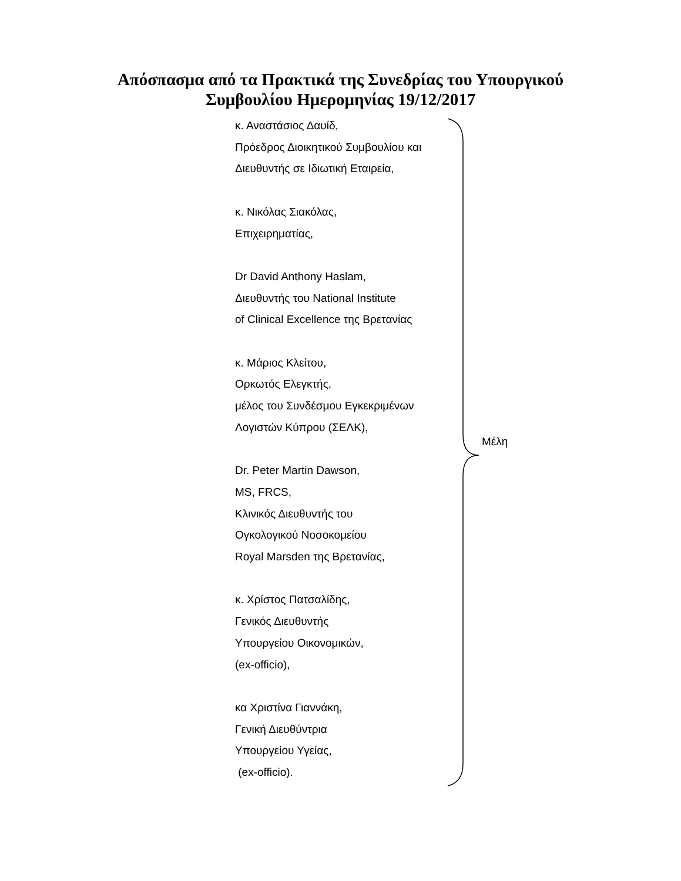Απόσπασμα από τα Πρακτικά της Συνεδρίας του Υπουργικού
Συμβουλίου Ημερομηνίας 19/12/2017
κ. Αναστάσιος Δαυίδ,
Πρόεδρος Διοικητικού Συμβουλίου και
Διευθυντής σε Ιδιωτική Εταιρεία,
κ. Νικόλας Σιακόλας,
Επιχειρηματίας,
Dr David Anthony Haslam,
Διευθυντής του National Institute
of Clinical Excellence της Βρετανίας
κ. Μάριος Κλείτου,
Ορκωτός Ελεγκτής,
μέλος του Συνδέσμου Εγκεκριμένων
Λογιστών Κύπρου (ΣΕΛΚ),
Dr. Peter Martin Dawson,
MS, FRCS,
Κλινικός Διευθυντής του
Ογκολογικού Νοσοκομείου
Royal Marsden της Βρετανίας,
κ. Χρίστος Πατσαλίδης,
Γενικός Διευθυντής
Υπουργείου Οικονομικών,
(ex-officio),
κα Χριστίνα Γιαννάκη,
Γενική Διευθύντρια
Υπουργείου Υγείας,
(ex-officio).
Μέλη